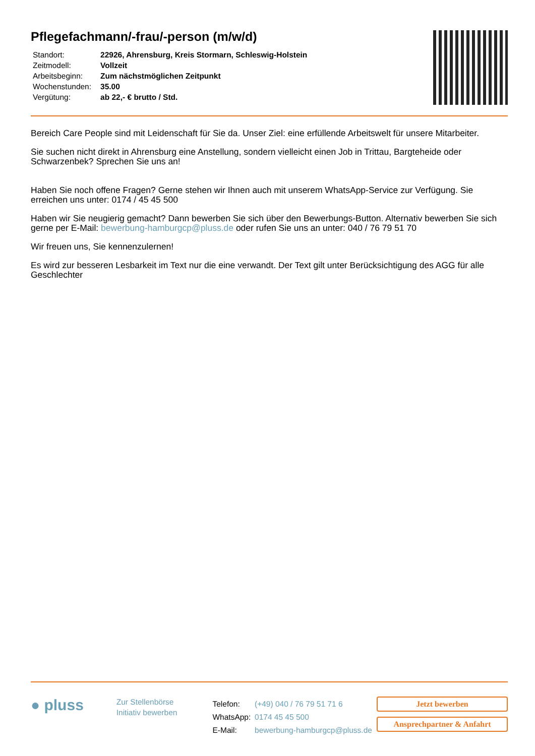Pflegefachmann/-frau/-person (m/w/d)
| Standort: | 22926, Ahrensburg, Kreis Stormarn, Schleswig-Holstein |
| Zeitmodell: | Vollzeit |
| Arbeitsbeginn: | Zum nächstmöglichen Zeitpunkt |
| Wochenstunden: | 35.00 |
| Vergütung: | ab 22,- € brutto / Std. |
Bereich Care People sind mit Leidenschaft für Sie da. Unser Ziel: eine erfüllende Arbeitswelt für unsere Mitarbeiter.
Sie suchen nicht direkt in Ahrensburg eine Anstellung, sondern vielleicht einen Job in Trittau, Bargteheide oder Schwarzenbek? Sprechen Sie uns an!
Haben Sie noch offene Fragen? Gerne stehen wir Ihnen auch mit unserem WhatsApp-Service zur Verfügung. Sie erreichen uns unter: 0174 / 45 45 500
Haben wir Sie neugierig gemacht? Dann bewerben Sie sich über den Bewerbungs-Button. Alternativ bewerben Sie sich gerne per E-Mail: bewerbung-hamburgcp@pluss.de oder rufen Sie uns an unter: 040 / 76 79 51 70
Wir freuen uns, Sie kennenzulernen!
Es wird zur besseren Lesbarkeit im Text nur die eine verwandt. Der Text gilt unter Berücksichtigung des AGG für alle Geschlechter
● pluss
Zur Stellenbörse
Initiativ bewerben
| Telefon: | (+49) 040 / 76 79 51 71 6 |
| WhatsApp: | 0174 45 45 500 |
| E-Mail: | bewerbung-hamburgcp@pluss.de |
Jetzt bewerben
Ansprechpartner & Anfahrt